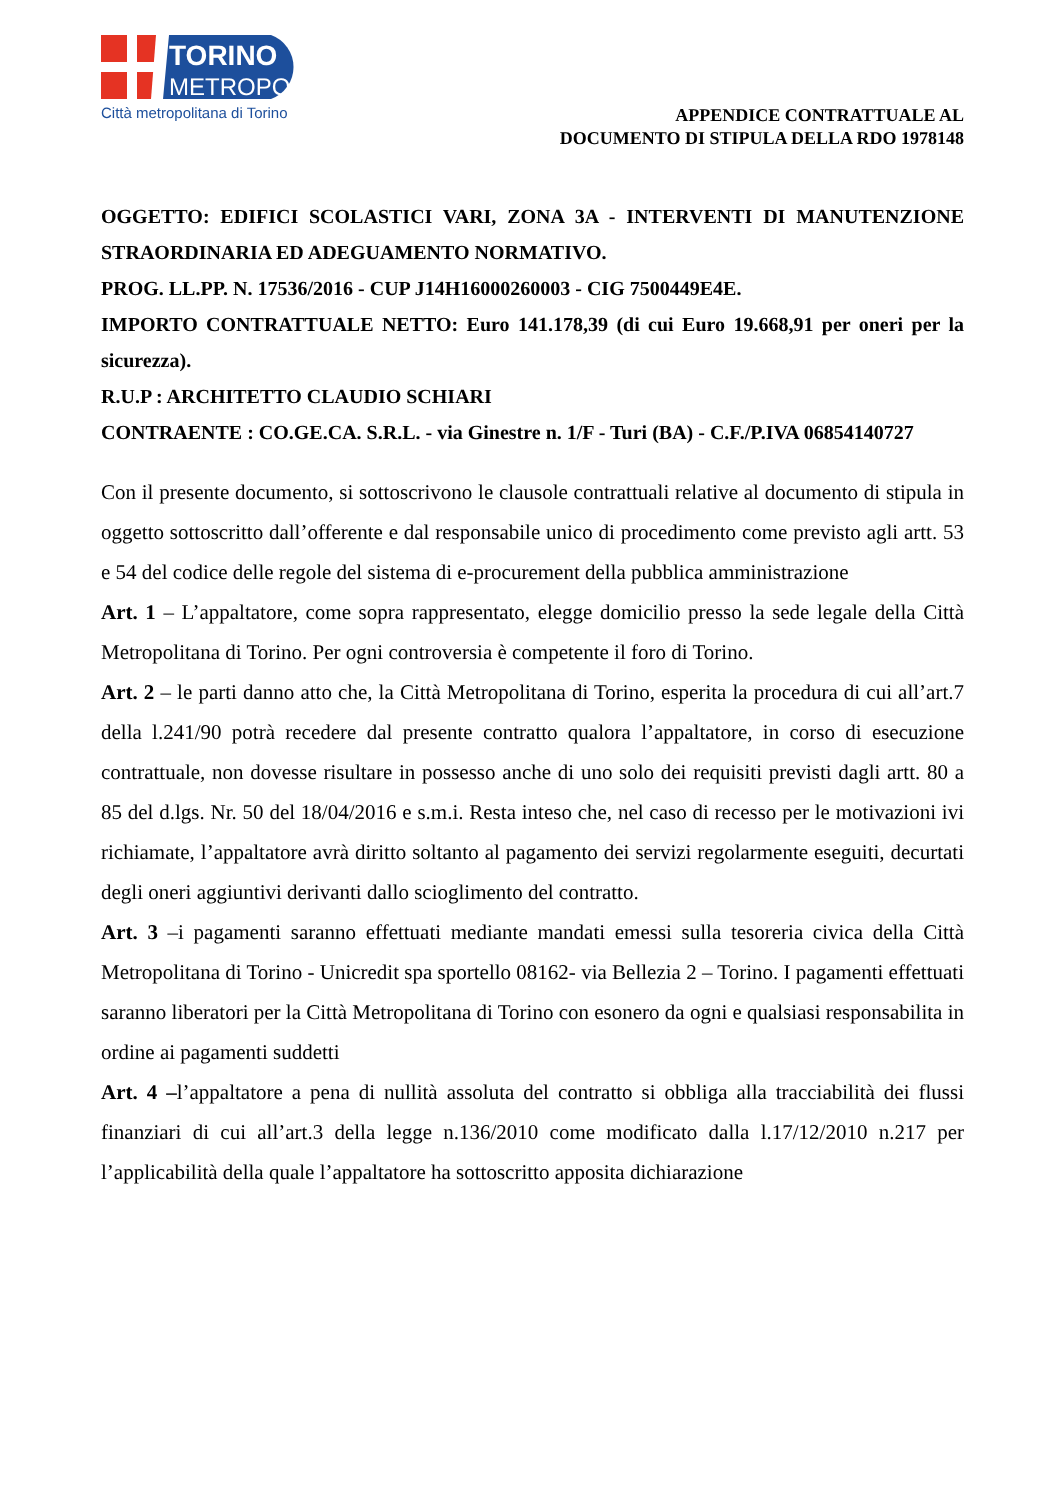TORINO
METROPOLI
Città metropolitana di Torino
APPENDICE CONTRATTUALE AL
DOCUMENTO DI STIPULA DELLA RDO 1978148
OGGETTO: EDIFICI SCOLASTICI VARI, ZONA 3A - INTERVENTI DI MANUTENZIONE STRAORDINARIA ED ADEGUAMENTO NORMATIVO.
PROG. LL.PP. N. 17536/2016 - CUP J14H16000260003 - CIG 7500449E4E.
IMPORTO CONTRATTUALE NETTO: Euro 141.178,39 (di cui Euro 19.668,91 per oneri per la sicurezza).
R.U.P : ARCHITETTO CLAUDIO SCHIARI
CONTRAENTE : CO.GE.CA. S.R.L. - via Ginestre n. 1/F - Turi (BA) - C.F./P.IVA 06854140727
Con il presente documento, si sottoscrivono le clausole contrattuali relative al documento di stipula in oggetto sottoscritto dall’offerente e dal responsabile unico di procedimento come previsto agli artt. 53 e 54 del codice delle regole del sistema di e-procurement della pubblica amministrazione
Art. 1 – L’appaltatore, come sopra rappresentato, elegge domicilio presso la sede legale della Città Metropolitana di Torino. Per ogni controversia è competente il foro di Torino.
Art. 2 – le parti danno atto che, la Città Metropolitana di Torino, esperita la procedura di cui all’art.7 della l.241/90 potrà recedere dal presente contratto qualora l’appaltatore, in corso di esecuzione contrattuale, non dovesse risultare in possesso anche di uno solo dei requisiti previsti dagli artt. 80 a 85 del d.lgs. Nr. 50 del 18/04/2016 e s.m.i. Resta inteso che, nel caso di recesso per le motivazioni ivi richiamate, l’appaltatore avrà diritto soltanto al pagamento dei servizi regolarmente eseguiti, decurtati degli oneri aggiuntivi derivanti dallo scioglimento del contratto.
Art. 3 –i pagamenti saranno effettuati mediante mandati emessi sulla tesoreria civica della Città Metropolitana di Torino - Unicredit spa sportello 08162- via Bellezia 2 – Torino. I pagamenti effettuati saranno liberatori per la Città Metropolitana di Torino con esonero da ogni e qualsiasi responsabilita in ordine ai pagamenti suddetti
Art. 4 –l’appaltatore a pena di nullità assoluta del contratto si obbliga alla tracciabilità dei flussi finanziari di cui all’art.3 della legge n.136/2010 come modificato dalla l.17/12/2010 n.217 per l’applicabilità della quale l’appaltatore ha sottoscritto apposita dichiarazione